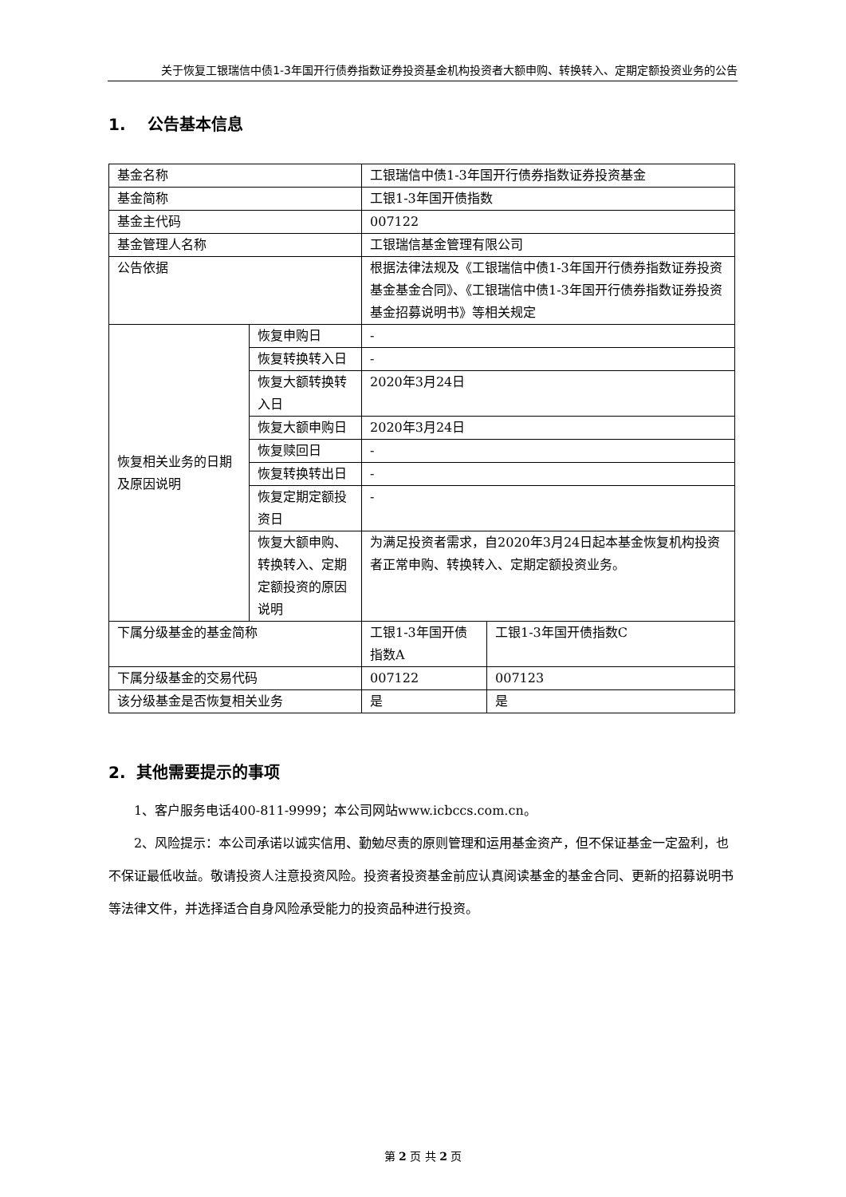关于恢复工银瑞信中债1-3年国开行债券指数证券投资基金机构投资者大额申购、转换转入、定期定额投资业务的公告
1. 公告基本信息
| 基金名称 | | 工银瑞信中债1-3年国开行债券指数证券投资基金 | |
| 基金简称 | | 工银1-3年国开债指数 | |
| 基金主代码 | | 007122 | |
| 基金管理人名称 | | 工银瑞信基金管理有限公司 | |
| 公告依据 | | 根据法律法规及《工银瑞信中债1-3年国开行债券指数证券投资基金基金合同》、《工银瑞信中债1-3年国开行债券指数证券投资基金招募说明书》等相关规定 | |
| 恢复相关业务的日期及原因说明 | 恢复申购日 | - | |
| | 恢复转换转入日 | - | |
| | 恢复大额转换转入日 | 2020年3月24日 | |
| | 恢复大额申购日 | 2020年3月24日 | |
| | 恢复赎回日 | - | |
| | 恢复转换转出日 | - | |
| | 恢复定期定额投资日 | - | |
| | 恢复大额申购、转换转入、定期定额投资的原因说明 | 为满足投资者需求，自2020年3月24日起本基金恢复机构投资者正常申购、转换转入、定期定额投资业务。 | |
| 下属分级基金的基金简称 | | 工银1-3年国开债指数A | 工银1-3年国开债指数C |
| 下属分级基金的交易代码 | | 007122 | 007123 |
| 该分级基金是否恢复相关业务 | | 是 | 是 |
2. 其他需要提示的事项
1、客户服务电话400-811-9999；本公司网站www.icbccs.com.cn。
2、风险提示：本公司承诺以诚实信用、勤勉尽责的原则管理和运用基金资产，但不保证基金一定盈利，也不保证最低收益。敬请投资人注意投资风险。投资者投资基金前应认真阅读基金的基金合同、更新的招募说明书等法律文件，并选择适合自身风险承受能力的投资品种进行投资。
第 2 页 共 2 页